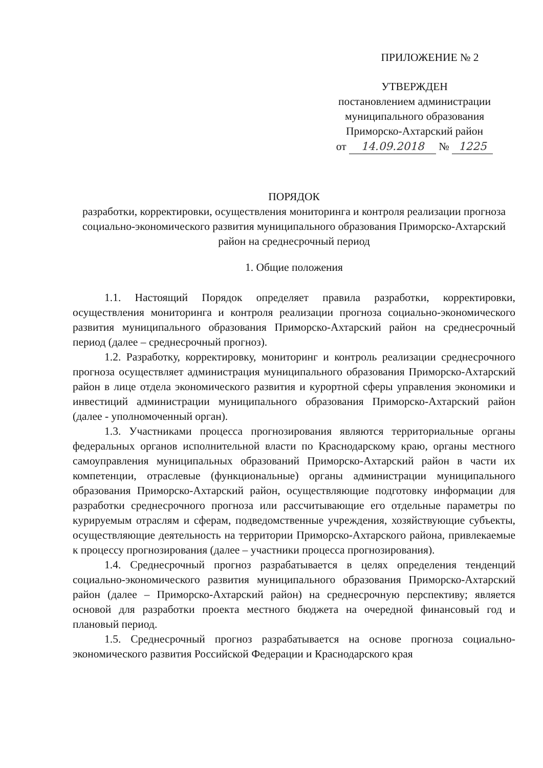ПРИЛОЖЕНИЕ № 2
УТВЕРЖДЕН
постановлением администрации
муниципального образования
Приморско-Ахтарский район
от 14.09.2018 № 1225
ПОРЯДОК
разработки, корректировки, осуществления мониторинга и контроля реализации прогноза социально-экономического развития муниципального образования Приморско-Ахтарский район на среднесрочный период
1. Общие положения
1.1. Настоящий Порядок определяет правила разработки, корректировки, осуществления мониторинга и контроля реализации прогноза социально-экономического развития муниципального образования Приморско-Ахтарский район на среднесрочный период (далее – среднесрочный прогноз).
1.2. Разработку, корректировку, мониторинг и контроль реализации среднесрочного прогноза осуществляет администрация муниципального образования Приморско-Ахтарский район в лице отдела экономического развития и курортной сферы управления экономики и инвестиций администрации муниципального образования Приморско-Ахтарский район (далее - уполномоченный орган).
1.3. Участниками процесса прогнозирования являются территориальные органы федеральных органов исполнительной власти по Краснодарскому краю, органы местного самоуправления муниципальных образований Приморско-Ахтарский район в части их компетенции, отраслевые (функциональные) органы администрации муниципального образования Приморско-Ахтарский район, осуществляющие подготовку информации для разработки среднесрочного прогноза или рассчитывающие его отдельные параметры по курируемым отраслям и сферам, подведомственные учреждения, хозяйствующие субъекты, осуществляющие деятельность на территории Приморско-Ахтарского района, привлекаемые к процессу прогнозирования (далее – участники процесса прогнозирования).
1.4. Среднесрочный прогноз разрабатывается в целях определения тенденций социально-экономического развития муниципального образования Приморско-Ахтарский район (далее – Приморско-Ахтарский район) на среднесрочную перспективу; является основой для разработки проекта местного бюджета на очередной финансовый год и плановый период.
1.5. Среднесрочный прогноз разрабатывается на основе прогноза социально-экономического развития Российской Федерации и Краснодарского края